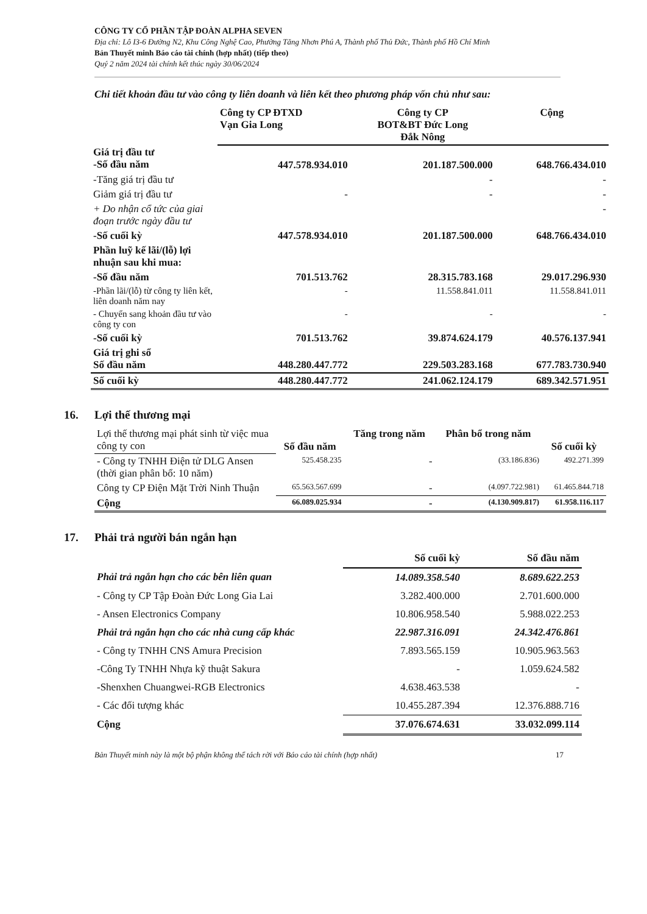CÔNG TY CỔ PHẦN TẬP ĐOÀN ALPHA SEVEN
Địa chỉ: Lô I3-6 Đường N2, Khu Công Nghệ Cao, Phường Tăng Nhơn Phú A, Thành phố Thủ Đức, Thành phố Hồ Chí Minh
Bản Thuyết minh Báo cáo tài chính (hợp nhất) (tiếp theo)
Quý 2 năm 2024 tài chính kết thúc ngày 30/06/2024
Chi tiết khoản đầu tư vào công ty liên doanh và liên kết theo phương pháp vốn chủ như sau:
| | Công ty CP ĐTXD Vạn Gia Long | Công ty CP BOT&BT Đức Long Đắk Nông | Cộng |
| --- | --- | --- | --- |
| Giá trị đầu tư -Số đầu năm | 447.578.934.010 | 201.187.500.000 | 648.766.434.010 |
| -Tăng giá trị đầu tư | | - | - |
| Giảm giá trị đầu tư | - | - | - |
| + Do nhận cổ tức của giai đoạn trước ngày đầu tư | | | - |
| -Số cuối kỳ | 447.578.934.010 | 201.187.500.000 | 648.766.434.010 |
| Phần luỹ kế lãi/(lỗ) lợi nhuận sau khi mua: | | | |
| -Số đầu năm | 701.513.762 | 28.315.783.168 | 29.017.296.930 |
| -Phần lãi/(lỗ) từ công ty liên kết, liên doanh năm nay | - | 11.558.841.011 | 11.558.841.011 |
| - Chuyển sang khoản đầu tư vào công ty con | - | - | - |
| -Số cuối kỳ | 701.513.762 | 39.874.624.179 | 40.576.137.941 |
| Giá trị ghi sổ Số đầu năm | 448.280.447.772 | 229.503.283.168 | 677.783.730.940 |
| Số cuối kỳ | 448.280.447.772 | 241.062.124.179 | 689.342.571.951 |
16. Lợi thế thương mại
| Lợi thế thương mại phát sinh từ việc mua công ty con | Số đầu năm | Tăng trong năm | Phân bổ trong năm | Số cuối kỳ |
| --- | --- | --- | --- | --- |
| - Công ty TNHH Điện tử DLG Ansen (thời gian phân bổ: 10 năm) | 525.458.235 | - | (33.186.836) | 492.271.399 |
| Công ty CP Điện Mặt Trời Ninh Thuận | 65.563.567.699 | - | (4.097.722.981) | 61.465.844.718 |
| Cộng | 66.089.025.934 | - | (4.130.909.817) | 61.958.116.117 |
17. Phải trả người bán ngắn hạn
| | Số cuối kỳ | Số đầu năm |
| --- | --- | --- |
| Phải trả ngắn hạn cho các bên liên quan | 14.089.358.540 | 8.689.622.253 |
| - Công ty CP Tập Đoàn Đức Long Gia Lai | 3.282.400.000 | 2.701.600.000 |
| - Ansen Electronics Company | 10.806.958.540 | 5.988.022.253 |
| Phải trả ngắn hạn cho các nhà cung cấp khác | 22.987.316.091 | 24.342.476.861 |
| - Công ty TNHH CNS Amura Precision | 7.893.565.159 | 10.905.963.563 |
| -Công Ty TNHH Nhựa kỹ thuật Sakura | - | 1.059.624.582 |
| -Shenxhen Chuangwei-RGB Electronics | 4.638.463.538 | - |
| - Các đối tượng khác | 10.455.287.394 | 12.376.888.716 |
| Cộng | 37.076.674.631 | 33.032.099.114 |
Bản Thuyết minh này là một bộ phận không thể tách rời với Báo cáo tài chính (hợp nhất) 17